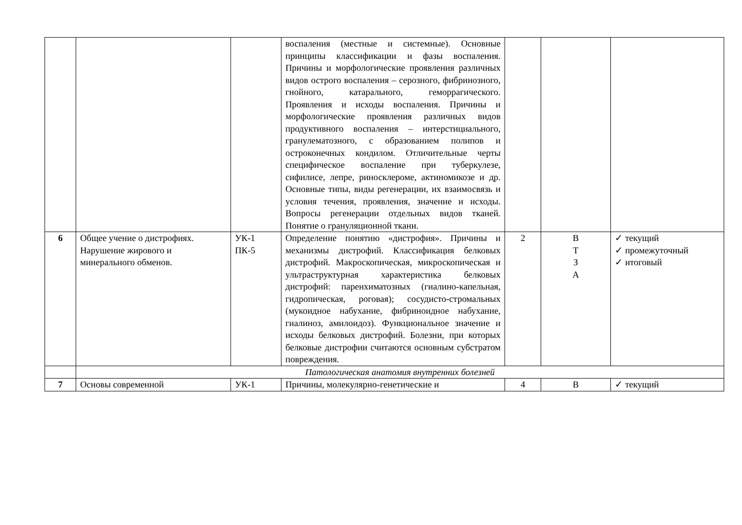| | | | воспаления (местные и системные). Основные принципы классификации и фазы воспаления. Причины и морфологические проявления различных видов острого воспаления – серозного, фибринозного, гнойного, катарального, геморрагического. Проявления и исходы воспаления. Причины и морфологические проявления различных видов продуктивного воспаления – интерстициального, гранулематозного, с образованием полипов и остроконечных кондилом. Отличительные черты специфическое воспаление при туберкулезе, сифилисе, лепре, риносклероме, актиномикозе и др. Основные типы, виды регенерации, их взаимосвязь и условия течения, проявления, значение и исходы. Вопросы регенерации отдельных видов тканей. Понятие о грануляционной ткани. | | | |
| 6 | Общее учение о дистрофиях. Нарушение жирового и минерального обменов. | УК-1 ПК-5 | Определение понятию «дистрофия». Причины и механизмы дистрофий. Классификация белковых дистрофий. Макроскопическая, микроскопическая и ультраструктурная характеристика белковых дистрофий: паренхиматозных (гиалино-капельная, гидропическая, роговая); сосудисто-стромальных (мукоидное набухание, фибриноидное набухание, гиалиноз, амилоидоз). Функциональное значение и исходы белковых дистрофий. Болезни, при которых белковые дистрофии считаются основным субстратом повреждения. | 2 | В Т З А | ✓ текущий ✓ промежуточный ✓ итоговый |
| | Патологическая анатомия внутренних болезней | | | | | |
| 7 | Основы современной | УК-1 | Причины, молекулярно-генетические и | 4 | В | ✓ текущий |